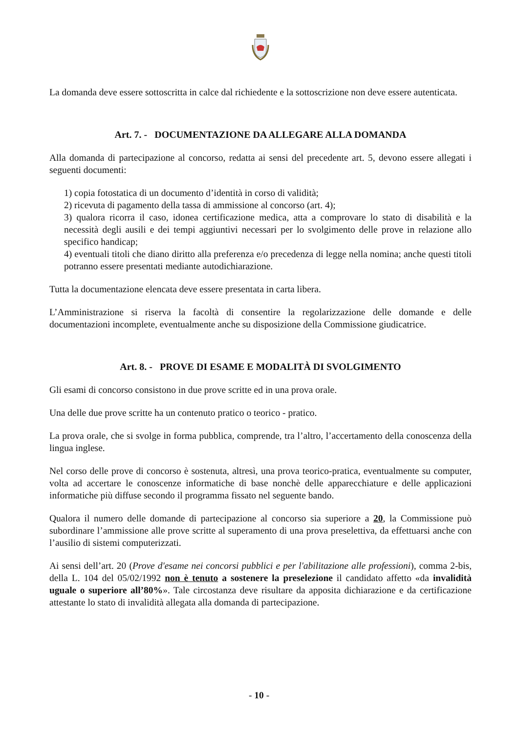La domanda deve essere sottoscritta in calce dal richiedente e la sottoscrizione non deve essere autenticata.
Art. 7. - DOCUMENTAZIONE DA ALLEGARE ALLA DOMANDA
Alla domanda di partecipazione al concorso, redatta ai sensi del precedente art. 5, devono essere allegati i seguenti documenti:
1) copia fotostatica di un documento d’identità in corso di validità;
2) ricevuta di pagamento della tassa di ammissione al concorso (art. 4);
3) qualora ricorra il caso, idonea certificazione medica, atta a comprovare lo stato di disabilità e la necessità degli ausili e dei tempi aggiuntivi necessari per lo svolgimento delle prove in relazione allo specifico handicap;
4) eventuali titoli che diano diritto alla preferenza e/o precedenza di legge nella nomina; anche questi titoli potranno essere presentati mediante autodichiarazione.
Tutta la documentazione elencata deve essere presentata in carta libera.
L’Amministrazione si riserva la facoltà di consentire la regolarizzazione delle domande e delle documentazioni incomplete, eventualmente anche su disposizione della Commissione giudicatrice.
Art. 8. - PROVE DI ESAME E MODALITÀ DI SVOLGIMENTO
Gli esami di concorso consistono in due prove scritte ed in una prova orale.
Una delle due prove scritte ha un contenuto pratico o teorico - pratico.
La prova orale, che si svolge in forma pubblica, comprende, tra l’altro, l’accertamento della conoscenza della lingua inglese.
Nel corso delle prove di concorso è sostenuta, altresì, una prova teorico-pratica, eventualmente su computer, volta ad accertare le conoscenze informatiche di base nonchè delle apparecchiature e delle applicazioni informatiche più diffuse secondo il programma fissato nel seguente bando.
Qualora il numero delle domande di partecipazione al concorso sia superiore a 20, la Commissione può subordinare l’ammissione alle prove scritte al superamento di una prova preselettiva, da effettuarsi anche con l’ausilio di sistemi computerizzati.
Ai sensi dell’art. 20 (Prove d'esame nei concorsi pubblici e per l'abilitazione alle professioni), comma 2-bis, della L. 104 del 05/02/1992 non è tenuto a sostenere la preselezione il candidato affetto «da invalidità uguale o superiore all’80%». Tale circostanza deve risultare da apposita dichiarazione e da certificazione attestante lo stato di invalidità allegata alla domanda di partecipazione.
- 10 -